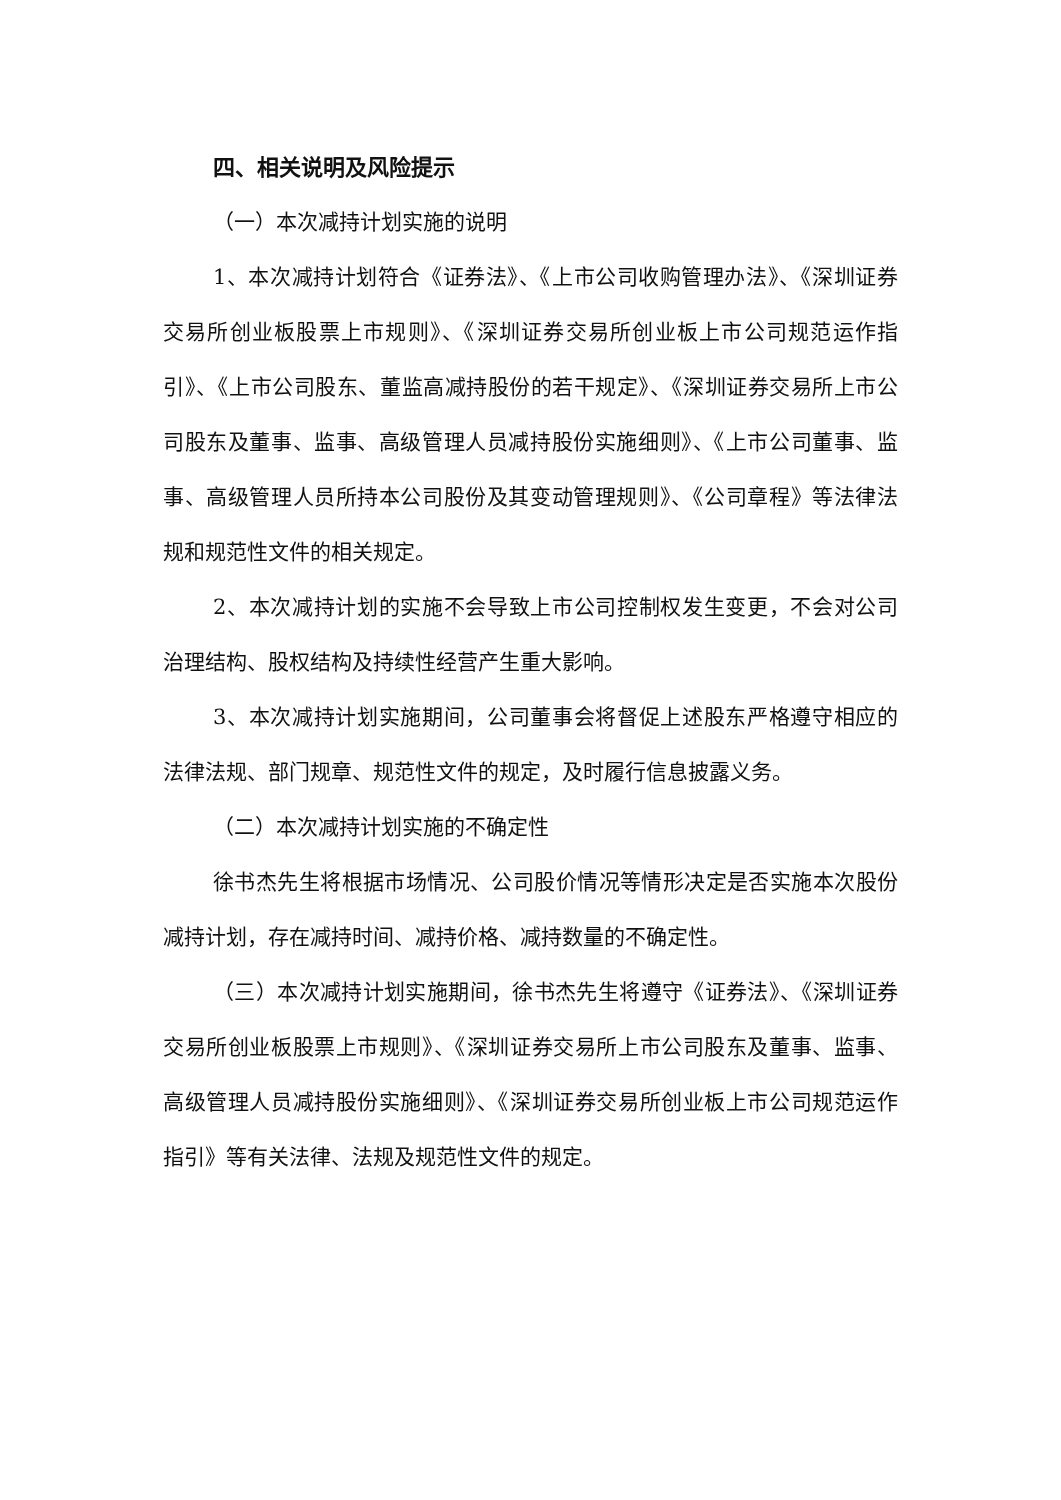四、相关说明及风险提示
（一）本次减持计划实施的说明
1、本次减持计划符合《证券法》、《上市公司收购管理办法》、《深圳证券交易所创业板股票上市规则》、《深圳证券交易所创业板上市公司规范运作指引》、《上市公司股东、董监高减持股份的若干规定》、《深圳证券交易所上市公司股东及董事、监事、高级管理人员减持股份实施细则》、《上市公司董事、监事、高级管理人员所持本公司股份及其变动管理规则》、《公司章程》等法律法规和规范性文件的相关规定。
2、本次减持计划的实施不会导致上市公司控制权发生变更，不会对公司治理结构、股权结构及持续性经营产生重大影响。
3、本次减持计划实施期间，公司董事会将督促上述股东严格遵守相应的法律法规、部门规章、规范性文件的规定，及时履行信息披露义务。
（二）本次减持计划实施的不确定性
徐书杰先生将根据市场情况、公司股价情况等情形决定是否实施本次股份减持计划，存在减持时间、减持价格、减持数量的不确定性。
（三）本次减持计划实施期间，徐书杰先生将遵守《证券法》、《深圳证券交易所创业板股票上市规则》、《深圳证券交易所上市公司股东及董事、监事、高级管理人员减持股份实施细则》、《深圳证券交易所创业板上市公司规范运作指引》等有关法律、法规及规范性文件的规定。